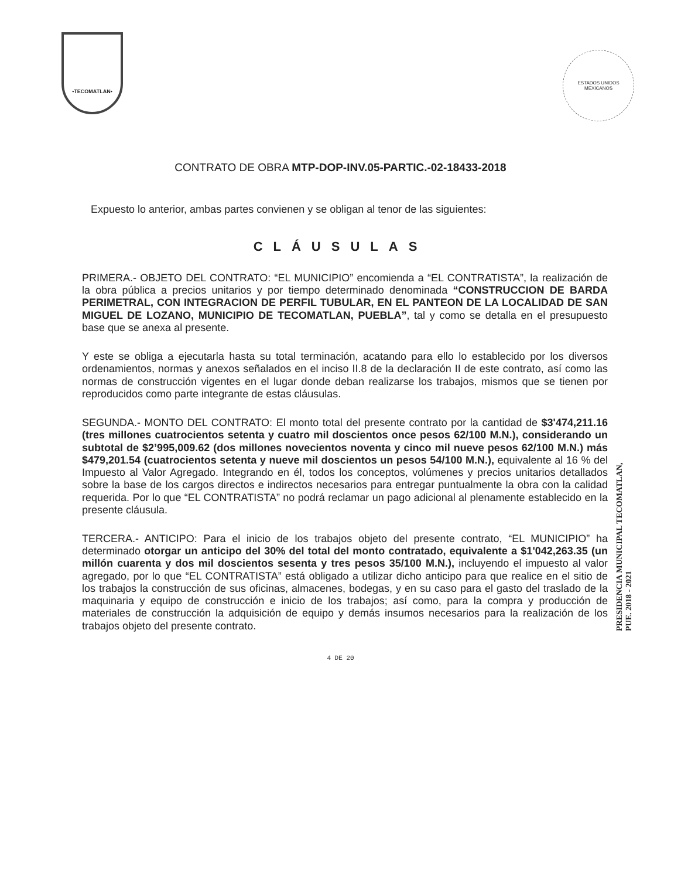•TECOMATLAN•
ESTADOS UNIDOS MEXICANOS
CONTRATO DE OBRA MTP-DOP-INV.05-PARTIC.-02-18433-2018
Expuesto lo anterior, ambas partes convienen y se obligan al tenor de las siguientes:
CLÁUSULAS
PRIMERA.- OBJETO DEL CONTRATO: “EL MUNICIPIO” encomienda a “EL CONTRATISTA”, la realización de la obra pública a precios unitarios y por tiempo determinado denominada “CONSTRUCCION DE BARDA PERIMETRAL, CON INTEGRACION DE PERFIL TUBULAR, EN EL PANTEON DE LA LOCALIDAD DE SAN MIGUEL DE LOZANO, MUNICIPIO DE TECOMATLAN, PUEBLA”, tal y como se detalla en el presupuesto base que se anexa al presente.
Y este se obliga a ejecutarla hasta su total terminación, acatando para ello lo establecido por los diversos ordenamientos, normas y anexos señalados en el inciso II.8 de la declaración II de este contrato, así como las normas de construcción vigentes en el lugar donde deban realizarse los trabajos, mismos que se tienen por reproducidos como parte integrante de estas cláusulas.
SEGUNDA.- MONTO DEL CONTRATO: El monto total del presente contrato por la cantidad de $3'474,211.16 (tres millones cuatrocientos setenta y cuatro mil doscientos once pesos 62/100 M.N.), considerando un subtotal de $2’995,009.62 (dos millones novecientos noventa y cinco mil nueve pesos 62/100 M.N.) más $479,201.54 (cuatrocientos setenta y nueve mil doscientos un pesos 54/100 M.N.), equivalente al 16 % del Impuesto al Valor Agregado. Integrando en él, todos los conceptos, volúmenes y precios unitarios detallados sobre la base de los cargos directos e indirectos necesarios para entregar puntualmente la obra con la calidad requerida. Por lo que “EL CONTRATISTA” no podrá reclamar un pago adicional al plenamente establecido en la presente cláusula.
TERCERA.- ANTICIPO: Para el inicio de los trabajos objeto del presente contrato, “EL MUNICIPIO” ha determinado otorgar un anticipo del 30% del total del monto contratado, equivalente a $1'042,263.35 (un millón cuarenta y dos mil doscientos sesenta y tres pesos 35/100 M.N.), incluyendo el impuesto al valor agregado, por lo que “EL CONTRATISTA” está obligado a utilizar dicho anticipo para que realice en el sitio de los trabajos la construcción de sus oficinas, almacenes, bodegas, y en su caso para el gasto del traslado de la maquinaria y equipo de construcción e inicio de los trabajos; así como, para la compra y producción de materiales de construcción la adquisición de equipo y demás insumos necesarios para la realización de los trabajos objeto del presente contrato.
PRESIDENCIA MUNICIPAL TECOMATLAN, PUE. 2018 - 2021
4 DE 20